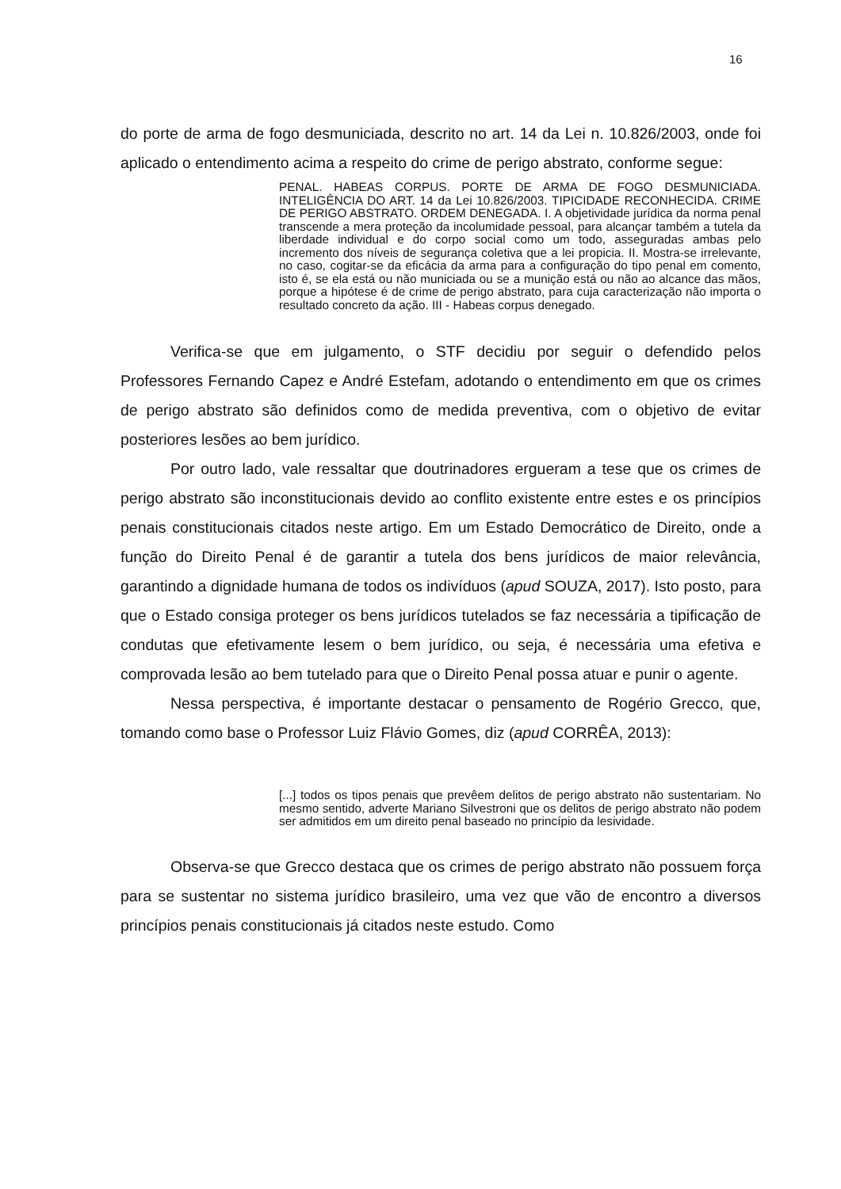16
do porte de arma de fogo desmuniciada, descrito no art. 14 da Lei n. 10.826/2003, onde foi aplicado o entendimento acima a respeito do crime de perigo abstrato, conforme segue:
PENAL. HABEAS CORPUS. PORTE DE ARMA DE FOGO DESMUNICIADA. INTELIGÊNCIA DO ART. 14 da Lei 10.826/2003. TIPICIDADE RECONHECIDA. CRIME DE PERIGO ABSTRATO. ORDEM DENEGADA. I. A objetividade jurídica da norma penal transcende a mera proteção da incolumidade pessoal, para alcançar também a tutela da liberdade individual e do corpo social como um todo, asseguradas ambas pelo incremento dos níveis de segurança coletiva que a lei propicia. II. Mostra-se irrelevante, no caso, cogitar-se da eficácia da arma para a configuração do tipo penal em comento, isto é, se ela está ou não municiada ou se a munição está ou não ao alcance das mãos, porque a hipótese é de crime de perigo abstrato, para cuja caracterização não importa o resultado concreto da ação. III - Habeas corpus denegado.
Verifica-se que em julgamento, o STF decidiu por seguir o defendido pelos Professores Fernando Capez e André Estefam, adotando o entendimento em que os crimes de perigo abstrato são definidos como de medida preventiva, com o objetivo de evitar posteriores lesões ao bem jurídico.
Por outro lado, vale ressaltar que doutrinadores ergueram a tese que os crimes de perigo abstrato são inconstitucionais devido ao conflito existente entre estes e os princípios penais constitucionais citados neste artigo. Em um Estado Democrático de Direito, onde a função do Direito Penal é de garantir a tutela dos bens jurídicos de maior relevância, garantindo a dignidade humana de todos os indivíduos (apud SOUZA, 2017). Isto posto, para que o Estado consiga proteger os bens jurídicos tutelados se faz necessária a tipificação de condutas que efetivamente lesem o bem jurídico, ou seja, é necessária uma efetiva e comprovada lesão ao bem tutelado para que o Direito Penal possa atuar e punir o agente.
Nessa perspectiva, é importante destacar o pensamento de Rogério Grecco, que, tomando como base o Professor Luiz Flávio Gomes, diz (apud CORRÊA, 2013):
[...] todos os tipos penais que prevêem delitos de perigo abstrato não sustentariam. No mesmo sentido, adverte Mariano Silvestroni que os delitos de perigo abstrato não podem ser admitidos em um direito penal baseado no princípio da lesividade.
Observa-se que Grecco destaca que os crimes de perigo abstrato não possuem força para se sustentar no sistema jurídico brasileiro, uma vez que vão de encontro a diversos princípios penais constitucionais já citados neste estudo. Como